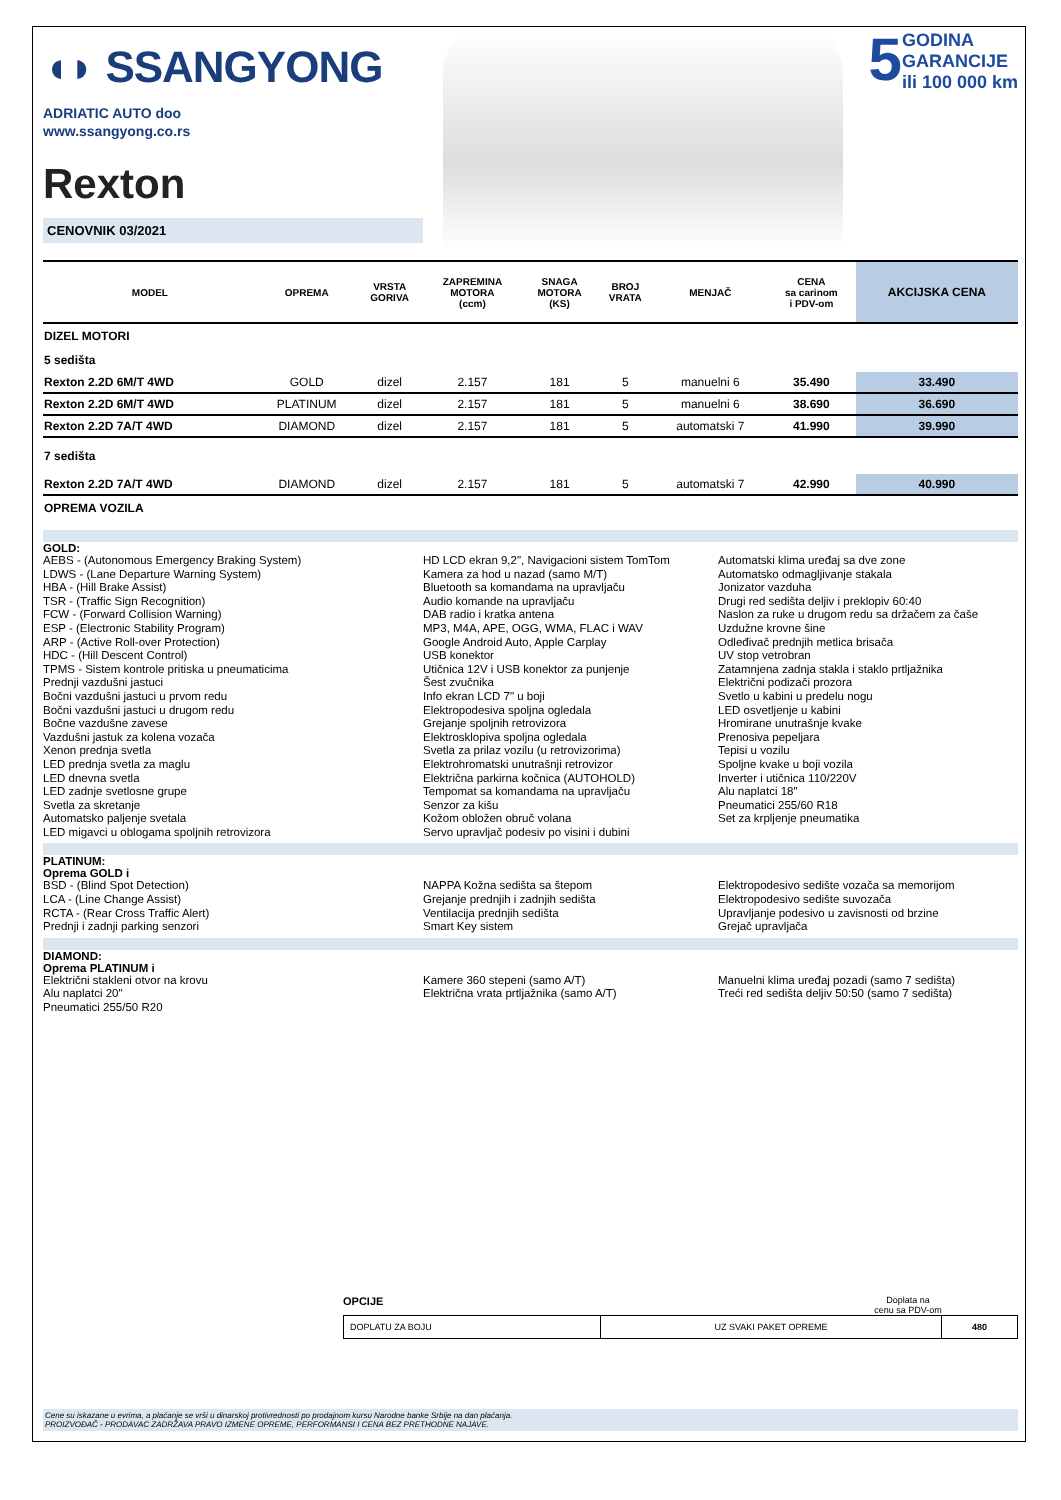◖◗ SSANGYONG
ADRIATIC AUTO doo
www.ssangyong.co.rs
Rexton
CENOVNIK 03/2021
5 GODINA
GARANCIJE
ili 100 000 km
| MODEL | OPREMA | VRSTA GORIVA | ZAPREMINA MOTORA (ccm) | SNAGA MOTORA (KS) | BROJ VRATA | MENJAČ | CENA sa carinom i PDV-om | AKCIJSKA CENA |
| --- | --- | --- | --- | --- | --- | --- | --- | --- |
| DIZEL MOTORI | | | | | | | | |
| 5 sedišta | | | | | | | | |
| Rexton 2.2D 6M/T 4WD | GOLD | dizel | 2.157 | 181 | 5 | manuelni 6 | 35.490 | 33.490 |
| Rexton 2.2D 6M/T 4WD | PLATINUM | dizel | 2.157 | 181 | 5 | manuelni 6 | 38.690 | 36.690 |
| Rexton 2.2D 7A/T 4WD | DIAMOND | dizel | 2.157 | 181 | 5 | automatski 7 | 41.990 | 39.990 |
| 7 sedišta | | | | | | | | |
| Rexton 2.2D 7A/T 4WD | DIAMOND | dizel | 2.157 | 181 | 5 | automatski 7 | 42.990 | 40.990 |
| OPREMA VOZILA | | | | | | | | |
GOLD:
AEBS - (Autonomous Emergency Braking System)
LDWS - (Lane Departure Warning System)
HBA - (Hill Brake Assist)
TSR - (Traffic Sign Recognition)
FCW - (Forward Collision Warning)
ESP - (Electronic Stability Program)
ARP - (Active Roll-over Protection)
HDC - (Hill Descent Control)
TPMS - Sistem kontrole pritiska u pneumaticima
Prednji vazdušni jastuci
Bočni vazdušni jastuci u prvom redu
Bočni vazdušni jastuci u drugom redu
Bočne vazdušne zavese
Vazdušni jastuk za kolena vozača
Xenon prednja svetla
LED prednja svetla za maglu
LED dnevna svetla
LED zadnje svetlosne grupe
Svetla za skretanje
Automatsko paljenje svetala
LED migavci u oblogama spoljnih retrovizora
HD LCD ekran 9,2", Navigacioni sistem TomTom
Kamera za hod u nazad (samo M/T)
Bluetooth sa komandama na upravljaču
Audio komande na upravljaču
DAB radio i kratka antena
MP3, M4A, APE, OGG, WMA, FLAC i WAV
Google Android Auto, Apple Carplay
USB konektor
Utičnica 12V i USB konektor za punjenje
Šest zvučnika
Info ekran LCD 7" u boji
Elektropodesiva spoljna ogledala
Grejanje spoljnih retrovizora
Elektrosklopiva spoljna ogledala
Svetla za prilaz vozilu (u retrovizorima)
Elektrohromatski unutrašnji retrovizor
Električna parkirna kočnica (AUTOHOLD)
Tempomat sa komandama na upravljaču
Senzor za kišu
Kožom obložen obruč volana
Servo upravljač podesiv po visini i dubini
Automatski klima uređaj sa dve zone
Automatsko odmagljivanje stakala
Jonizator vazduha
Drugi red sedišta deljiv i preklopiv 60:40
Naslon za ruke u drugom redu sa držačem za čaše
Uzdužne krovne šine
Odleđivač prednjih metlica brisača
UV stop vetrobran
Zatamnjena zadnja stakla i staklo prtljažnika
Električni podizači prozora
Svetlo u kabini u predelu nogu
LED osvetljenje u kabini
Hromirane unutrašnje kvake
Prenosiva pepeljara
Tepisi u vozilu
Spoljne kvake u boji vozila
Inverter i utičnica 110/220V
Alu naplatci 18"
Pneumatici 255/60 R18
Set za krpljenje pneumatika
PLATINUM:
Oprema GOLD i
BSD - (Blind Spot Detection)
LCA - (Line Change Assist)
RCTA - (Rear Cross Traffic Alert)
Prednji i zadnji parking senzori
NAPPA Kožna sedišta sa štepom
Grejanje prednjih i zadnjih sedišta
Ventilacija prednjih sedišta
Smart Key sistem
Elektropodesivo sedište vozača sa memorijom
Elektropodesivo sedište suvozača
Upravljanje podesivo u zavisnosti od brzine
Grejač upravljača
DIAMOND:
Oprema PLATINUM i
Električni stakleni otvor na krovu
Alu naplatci 20"
Pneumatici 255/50 R20
Kamere 360 stepeni (samo A/T)
Električna vrata prtljažnika (samo A/T)
Manuelni klima uređaj pozadi (samo 7 sedišta)
Treći red sedišta deljiv 50:50 (samo 7 sedišta)
OPCIJE Doplata na
cenu sa PDV-om
| DOPLATU ZA BOJU | UZ SVAKI PAKET OPREME | 480 |
Cene su iskazane u evrima, a plaćanje se vrši u dinarskoj protivrednosti po prodajnom kursu Narodne banke Srbije na dan plaćanja.
PROIZVOĐAČ - PRODAVAC ZADRŽAVA PRAVO IZMENE OPREME, PERFORMANSI I CENA BEZ PRETHODNE NAJAVE.